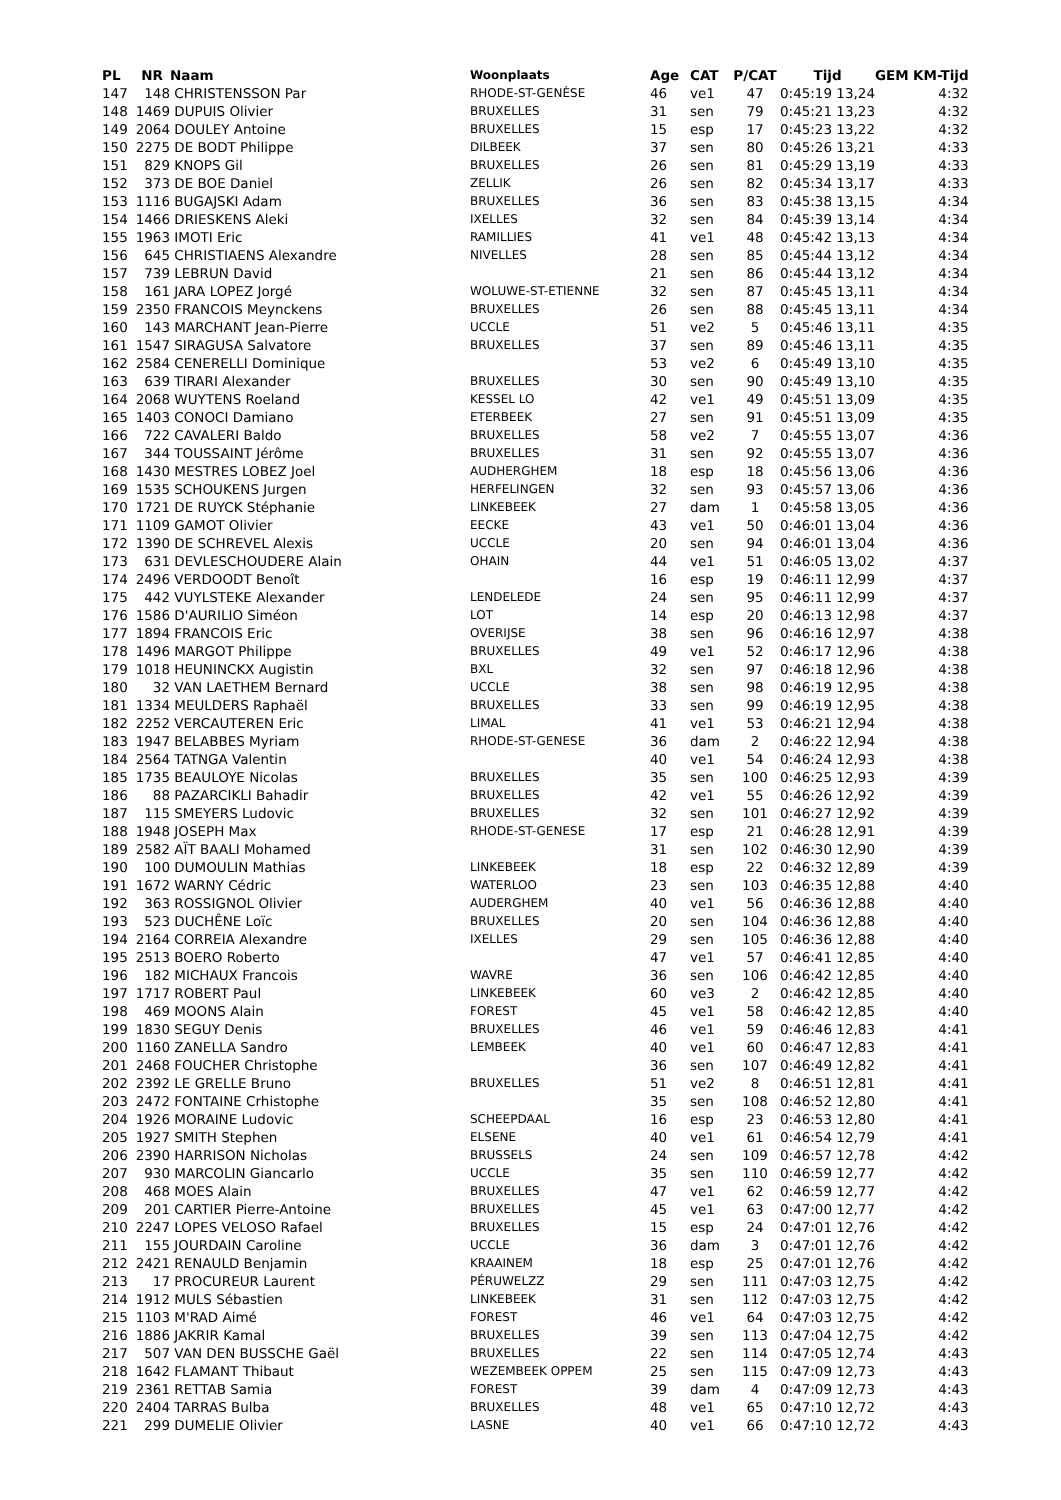| PL | NR | Naam | Woonplaats | Age | CAT | P/CAT | Tijd | GEM | KM-Tijd |
| --- | --- | --- | --- | --- | --- | --- | --- | --- | --- |
| 147 | 148 | CHRISTENSSON Par | RHODE-ST-GENÈSE | 46 | ve1 | 47 | 0:45:19 13,24 | | 4:32 |
| 148 | 1469 | DUPUIS Olivier | BRUXELLES | 31 | sen | 79 | 0:45:21 13,23 | | 4:32 |
| 149 | 2064 | DOULEY Antoine | BRUXELLES | 15 | esp | 17 | 0:45:23 13,22 | | 4:32 |
| 150 | 2275 | DE BODT Philippe | DILBEEK | 37 | sen | 80 | 0:45:26 13,21 | | 4:33 |
| 151 | 829 | KNOPS Gil | BRUXELLES | 26 | sen | 81 | 0:45:29 13,19 | | 4:33 |
| 152 | 373 | DE BOE Daniel | ZELLIK | 26 | sen | 82 | 0:45:34 13,17 | | 4:33 |
| 153 | 1116 | BUGAJSKI Adam | BRUXELLES | 36 | sen | 83 | 0:45:38 13,15 | | 4:34 |
| 154 | 1466 | DRIESKENS Aleki | IXELLES | 32 | sen | 84 | 0:45:39 13,14 | | 4:34 |
| 155 | 1963 | IMOTI Eric | RAMILLIES | 41 | ve1 | 48 | 0:45:42 13,13 | | 4:34 |
| 156 | 645 | CHRISTIAENS Alexandre | NIVELLES | 28 | sen | 85 | 0:45:44 13,12 | | 4:34 |
| 157 | 739 | LEBRUN David | | 21 | sen | 86 | 0:45:44 13,12 | | 4:34 |
| 158 | 161 | JARA LOPEZ Jorgé | WOLUWE-ST-ETIENNE | 32 | sen | 87 | 0:45:45 13,11 | | 4:34 |
| 159 | 2350 | FRANCOIS Meynckens | BRUXELLES | 26 | sen | 88 | 0:45:45 13,11 | | 4:34 |
| 160 | 143 | MARCHANT Jean-Pierre | UCCLE | 51 | ve2 | 5 | 0:45:46 13,11 | | 4:35 |
| 161 | 1547 | SIRAGUSA Salvatore | BRUXELLES | 37 | sen | 89 | 0:45:46 13,11 | | 4:35 |
| 162 | 2584 | CENERELLI Dominique | | 53 | ve2 | 6 | 0:45:49 13,10 | | 4:35 |
| 163 | 639 | TIRARI Alexander | BRUXELLES | 30 | sen | 90 | 0:45:49 13,10 | | 4:35 |
| 164 | 2068 | WUYTENS Roeland | KESSEL LO | 42 | ve1 | 49 | 0:45:51 13,09 | | 4:35 |
| 165 | 1403 | CONOCI Damiano | ETERBEEK | 27 | sen | 91 | 0:45:51 13,09 | | 4:35 |
| 166 | 722 | CAVALERI Baldo | BRUXELLES | 58 | ve2 | 7 | 0:45:55 13,07 | | 4:36 |
| 167 | 344 | TOUSSAINT Jérôme | BRUXELLES | 31 | sen | 92 | 0:45:55 13,07 | | 4:36 |
| 168 | 1430 | MESTRES LOBEZ Joel | AUDHERGHEM | 18 | esp | 18 | 0:45:56 13,06 | | 4:36 |
| 169 | 1535 | SCHOUKENS Jurgen | HERFELINGEN | 32 | sen | 93 | 0:45:57 13,06 | | 4:36 |
| 170 | 1721 | DE RUYCK Stéphanie | LINKEBEEK | 27 | dam | 1 | 0:45:58 13,05 | | 4:36 |
| 171 | 1109 | GAMOT Olivier | EECKE | 43 | ve1 | 50 | 0:46:01 13,04 | | 4:36 |
| 172 | 1390 | DE SCHREVEL Alexis | UCCLE | 20 | sen | 94 | 0:46:01 13,04 | | 4:36 |
| 173 | 631 | DEVLESCHOUDERE Alain | OHAIN | 44 | ve1 | 51 | 0:46:05 13,02 | | 4:37 |
| 174 | 2496 | VERDOODT Benoît | | 16 | esp | 19 | 0:46:11 12,99 | | 4:37 |
| 175 | 442 | VUYLSTEKE Alexander | LENDELEDE | 24 | sen | 95 | 0:46:11 12,99 | | 4:37 |
| 176 | 1586 | D'AURILIO Siméon | LOT | 14 | esp | 20 | 0:46:13 12,98 | | 4:37 |
| 177 | 1894 | FRANCOIS Eric | OVERIJSE | 38 | sen | 96 | 0:46:16 12,97 | | 4:38 |
| 178 | 1496 | MARGOT Philippe | BRUXELLES | 49 | ve1 | 52 | 0:46:17 12,96 | | 4:38 |
| 179 | 1018 | HEUNINCKX Augistin | BXL | 32 | sen | 97 | 0:46:18 12,96 | | 4:38 |
| 180 | 32 | VAN LAETHEM Bernard | UCCLE | 38 | sen | 98 | 0:46:19 12,95 | | 4:38 |
| 181 | 1334 | MEULDERS Raphaël | BRUXELLES | 33 | sen | 99 | 0:46:19 12,95 | | 4:38 |
| 182 | 2252 | VERCAUTEREN Eric | LIMAL | 41 | ve1 | 53 | 0:46:21 12,94 | | 4:38 |
| 183 | 1947 | BELABBES Myriam | RHODE-ST-GENESE | 36 | dam | 2 | 0:46:22 12,94 | | 4:38 |
| 184 | 2564 | TATNGA Valentin | | 40 | ve1 | 54 | 0:46:24 12,93 | | 4:38 |
| 185 | 1735 | BEAULOYE Nicolas | BRUXELLES | 35 | sen | 100 | 0:46:25 12,93 | | 4:39 |
| 186 | 88 | PAZARCIKLI Bahadir | BRUXELLES | 42 | ve1 | 55 | 0:46:26 12,92 | | 4:39 |
| 187 | 115 | SMEYERS Ludovic | BRUXELLES | 32 | sen | 101 | 0:46:27 12,92 | | 4:39 |
| 188 | 1948 | JOSEPH Max | RHODE-ST-GENESE | 17 | esp | 21 | 0:46:28 12,91 | | 4:39 |
| 189 | 2582 | AÏT BAALI Mohamed | | 31 | sen | 102 | 0:46:30 12,90 | | 4:39 |
| 190 | 100 | DUMOULIN Mathias | LINKEBEEK | 18 | esp | 22 | 0:46:32 12,89 | | 4:39 |
| 191 | 1672 | WARNY Cédric | WATERLOO | 23 | sen | 103 | 0:46:35 12,88 | | 4:40 |
| 192 | 363 | ROSSIGNOL Olivier | AUDERGHEM | 40 | ve1 | 56 | 0:46:36 12,88 | | 4:40 |
| 193 | 523 | DUCHÊNE Loïc | BRUXELLES | 20 | sen | 104 | 0:46:36 12,88 | | 4:40 |
| 194 | 2164 | CORREIA Alexandre | IXELLES | 29 | sen | 105 | 0:46:36 12,88 | | 4:40 |
| 195 | 2513 | BOERO Roberto | | 47 | ve1 | 57 | 0:46:41 12,85 | | 4:40 |
| 196 | 182 | MICHAUX Francois | WAVRE | 36 | sen | 106 | 0:46:42 12,85 | | 4:40 |
| 197 | 1717 | ROBERT Paul | LINKEBEEK | 60 | ve3 | 2 | 0:46:42 12,85 | | 4:40 |
| 198 | 469 | MOONS Alain | FOREST | 45 | ve1 | 58 | 0:46:42 12,85 | | 4:40 |
| 199 | 1830 | SEGUY Denis | BRUXELLES | 46 | ve1 | 59 | 0:46:46 12,83 | | 4:41 |
| 200 | 1160 | ZANELLA Sandro | LEMBEEK | 40 | ve1 | 60 | 0:46:47 12,83 | | 4:41 |
| 201 | 2468 | FOUCHER Christophe | | 36 | sen | 107 | 0:46:49 12,82 | | 4:41 |
| 202 | 2392 | LE GRELLE Bruno | BRUXELLES | 51 | ve2 | 8 | 0:46:51 12,81 | | 4:41 |
| 203 | 2472 | FONTAINE Crhistophe | | 35 | sen | 108 | 0:46:52 12,80 | | 4:41 |
| 204 | 1926 | MORAINE Ludovic | SCHEEPDAAL | 16 | esp | 23 | 0:46:53 12,80 | | 4:41 |
| 205 | 1927 | SMITH Stephen | ELSENE | 40 | ve1 | 61 | 0:46:54 12,79 | | 4:41 |
| 206 | 2390 | HARRISON Nicholas | BRUSSELS | 24 | sen | 109 | 0:46:57 12,78 | | 4:42 |
| 207 | 930 | MARCOLIN Giancarlo | UCCLE | 35 | sen | 110 | 0:46:59 12,77 | | 4:42 |
| 208 | 468 | MOES Alain | BRUXELLES | 47 | ve1 | 62 | 0:46:59 12,77 | | 4:42 |
| 209 | 201 | CARTIER Pierre-Antoine | BRUXELLES | 45 | ve1 | 63 | 0:47:00 12,77 | | 4:42 |
| 210 | 2247 | LOPES VELOSO Rafael | BRUXELLES | 15 | esp | 24 | 0:47:01 12,76 | | 4:42 |
| 211 | 155 | JOURDAIN Caroline | UCCLE | 36 | dam | 3 | 0:47:01 12,76 | | 4:42 |
| 212 | 2421 | RENAULD Benjamin | KRAAINEM | 18 | esp | 25 | 0:47:01 12,76 | | 4:42 |
| 213 | 17 | PROCUREUR Laurent | PÉRUWELZZ | 29 | sen | 111 | 0:47:03 12,75 | | 4:42 |
| 214 | 1912 | MULS Sébastien | LINKEBEEK | 31 | sen | 112 | 0:47:03 12,75 | | 4:42 |
| 215 | 1103 | M'RAD Aimé | FOREST | 46 | ve1 | 64 | 0:47:03 12,75 | | 4:42 |
| 216 | 1886 | JAKRIR Kamal | BRUXELLES | 39 | sen | 113 | 0:47:04 12,75 | | 4:42 |
| 217 | 507 | VAN DEN BUSSCHE Gaël | BRUXELLES | 22 | sen | 114 | 0:47:05 12,74 | | 4:43 |
| 218 | 1642 | FLAMANT Thibaut | WEZEMBEEK OPPEM | 25 | sen | 115 | 0:47:09 12,73 | | 4:43 |
| 219 | 2361 | RETTAB Samia | FOREST | 39 | dam | 4 | 0:47:09 12,73 | | 4:43 |
| 220 | 2404 | TARRAS Bulba | BRUXELLES | 48 | ve1 | 65 | 0:47:10 12,72 | | 4:43 |
| 221 | 299 | DUMELIE Olivier | LASNE | 40 | ve1 | 66 | 0:47:10 12,72 | | 4:43 |